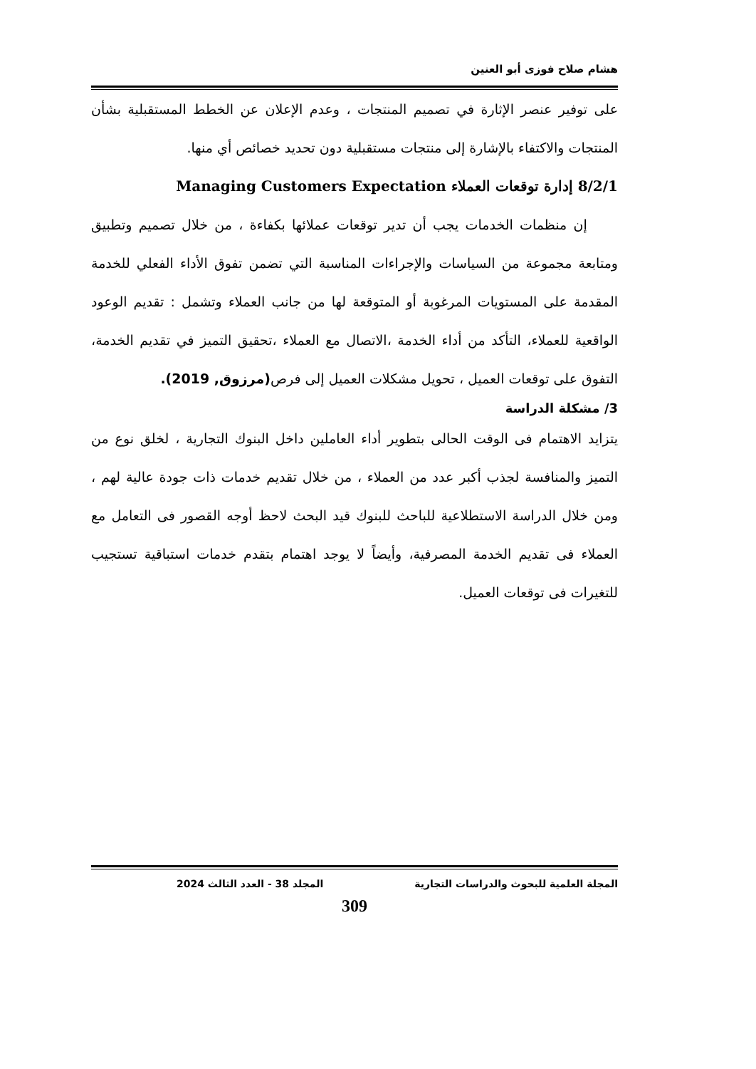هشام صلاح فوزى أبو العنين
على توفير عنصر الإثارة في تصميم المنتجات ، وعدم الإعلان عن الخطط المستقبلية بشأن المنتجات والاكتفاء بالإشارة إلى منتجات مستقبلية دون تحديد خصائص أي منها.
8/2/1 إدارة توقعات العملاء Managing Customers Expectation
إن منظمات الخدمات يجب أن تدير توقعات عملائها بكفاءة ، من خلال تصميم وتطبيق ومتابعة مجموعة من السياسات والإجراءات المناسبة التي تضمن تفوق الأداء الفعلي للخدمة المقدمة على المستويات المرغوبة أو المتوقعة لها من جانب العملاء وتشمل : تقديم الوعود الواقعية للعملاء، التأكد من أداء الخدمة ،الاتصال مع العملاء ،تحقيق التميز في تقديم الخدمة، التفوق على توقعات العميل ، تحويل مشكلات العميل إلى فرص(مرزوق, 2019).
3/ مشكلة الدراسة
يتزايد الاهتمام فى الوقت الحالى بتطوير أداء العاملين داخل البنوك التجارية ، لخلق نوع من التميز والمنافسة لجذب أكبر عدد من العملاء ، من خلال تقديم خدمات ذات جودة عالية لهم ، ومن خلال الدراسة الاستطلاعية للباحث للبنوك قيد البحث لاحظ أوجه القصور فى التعامل مع العملاء فى تقديم الخدمة المصرفية، وأيضاً لا يوجد اهتمام بتقدم خدمات استباقية تستجيب للتغيرات فى توقعات العميل.
المجلة العلمية للبحوث والدراسات التجارية المجلد 38 - العدد الثالث 2024
309